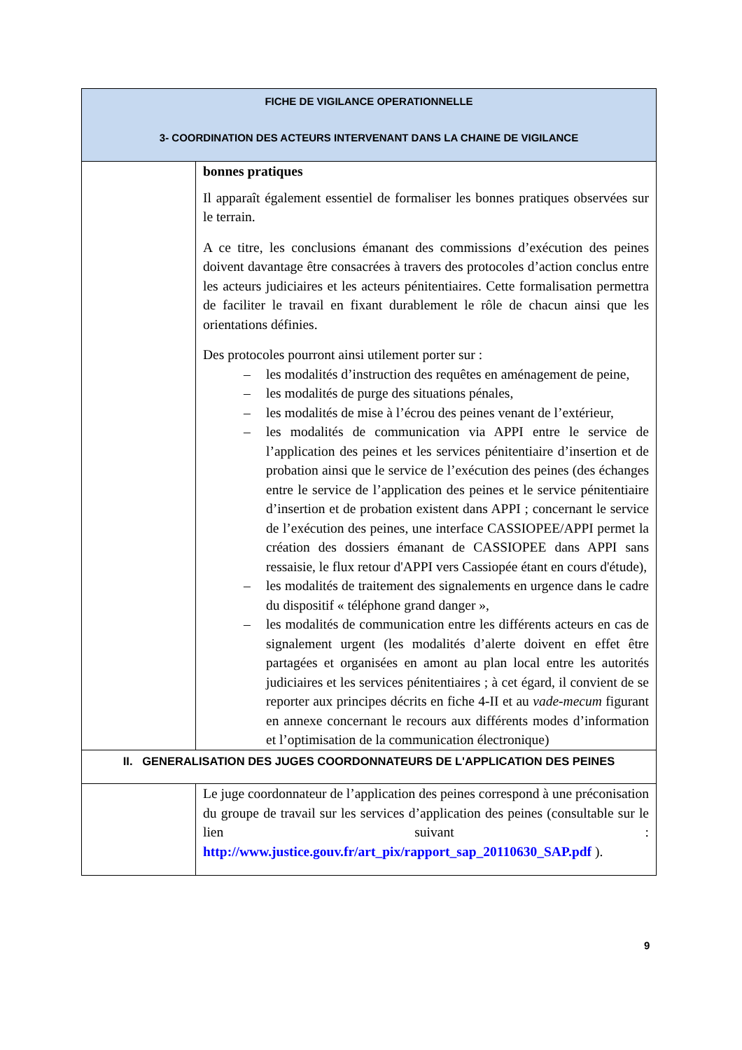| FICHE DE VIGILANCE OPERATIONNELLE 3- COORDINATION DES ACTEURS INTERVENANT DANS LA CHAINE DE VIGILANCE | |
| --- | --- |
| | bonnes pratiques Il apparaît également essentiel de formaliser les bonnes pratiques observées sur le terrain. A ce titre, les conclusions émanant des commissions d’exécution des peines doivent davantage être consacrées à travers des protocoles d’action conclus entre les acteurs judiciaires et les acteurs pénitentiaires. Cette formalisation permettra de faciliter le travail en fixant durablement le rôle de chacun ainsi que les orientations définies. Des protocoles pourront ainsi utilement porter sur : – les modalités d’instruction des requêtes en aménagement de peine, – les modalités de purge des situations pénales, – les modalités de mise à l’écrou des peines venant de l’extérieur, – les modalités de communication via APPI entre le service de l’application des peines et les services pénitentiaire d’insertion et de probation ainsi que le service de l’exécution des peines (des échanges entre le service de l’application des peines et le service pénitentiaire d’insertion et de probation existent dans APPI ; concernant le service de l’exécution des peines, une interface CASSIOPEE/APPI permet la création des dossiers émanant de CASSIOPEE dans APPI sans ressaisie, le flux retour d'APPI vers Cassiopée étant en cours d'étude), – les modalités de traitement des signalements en urgence dans le cadre du dispositif « téléphone grand danger », – les modalités de communication entre les différents acteurs en cas de signalement urgent (les modalités d’alerte doivent en effet être partagées et organisées en amont au plan local entre les autorités judiciaires et les services pénitentiaires ; à cet égard, il convient de se reporter aux principes décrits en fiche 4-II et au vade-mecum figurant en annexe concernant le recours aux différents modes d’information et l’optimisation de la communication électronique) |
| II. GENERALISATION DES JUGES COORDONNATEURS DE L'APPLICATION DES PEINES | |
| | Le juge coordonnateur de l’application des peines correspond à une préconisation du groupe de travail sur les services d’application des peines (consultable sur le lien suivant : http://www.justice.gouv.fr/art_pix/rapport_sap_20110630_SAP.pdf ). |
9